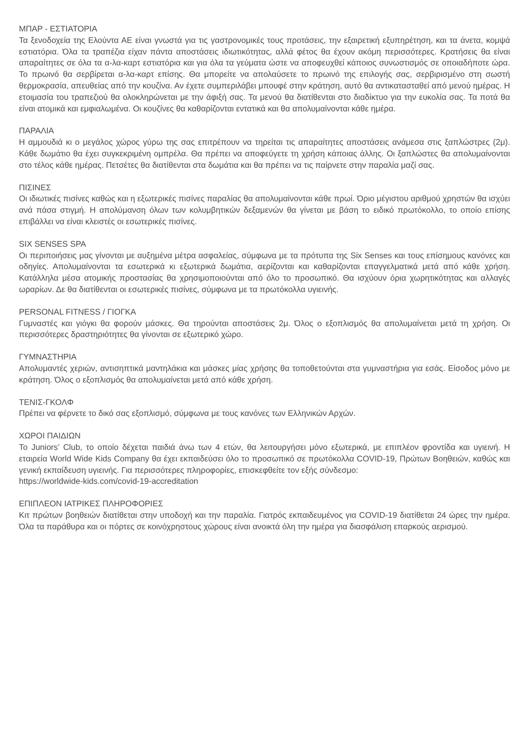ΜΠΑΡ - ΕΣΤΙΑΤΟΡΙΑ
Τα ξενοδοχεία της Ελούντα ΑΕ είναι γνωστά για τις γαστρονομικές τους προτάσεις, την εξαιρετική εξυπηρέτηση, και τα άνετα, κομψά εστιατόρια. Όλα τα τραπέζια είχαν πάντα αποστάσεις ιδιωτικότητας, αλλά φέτος θα έχουν ακόμη περισσότερες. Κρατήσεις θα είναι απαραίτητες σε όλα τα α-λα-καρτ εστιατόρια και για όλα τα γεύματα ώστε να αποφευχθεί κάποιος συνωστισμός σε οποιαδήποτε ώρα. Το πρωινό θα σερβίρεται α-λα-καρτ επίσης. Θα μπορείτε να απολαύσετε το πρωινό της επιλογής σας, σερβιρισμένο στη σωστή θερμοκρασία, απευθείας από την κουζίνα. Αν έχετε συμπεριλάβει μπουφέ στην κράτηση, αυτό θα αντικατασταθεί από μενού ημέρας. Η ετοιμασία του τραπεζιού θα ολοκληρώνεται με την άφιξή σας. Τα μενού θα διατίθενται στο διαδίκτυο για την ευκολία σας. Τα ποτά θα είναι ατομικά και εμφιαλωμένα. Οι κουζίνες θα καθαρίζονται εντατικά και θα απολυμαίνονται κάθε ημέρα.
ΠΑΡΑΛΙΑ
Η αμμουδιά κι ο μεγάλος χώρος γύρω της σας επιτρέπουν να τηρείται τις απαραίτητες αποστάσεις ανάμεσα στις ξαπλώστρες (2μ). Κάθε δωμάτιο θα έχει συγκεκριμένη ομπρέλα. Θα πρέπει να αποφεύγετε τη χρήση κάποιας άλλης. Οι ξαπλώστες θα απολυμαίνονται στο τέλος κάθε ημέρας. Πετσέτες θα διατίθενται στα δωμάτια και θα πρέπει να τις παίρνετε στην παραλία μαζί σας.
ΠΙΣΙΝΕΣ
Οι ιδιωτικές πισίνες καθώς και η εξωτερικές πισίνες παραλίας θα απολυμαίνονται κάθε πρωί. Όριο μέγιστου αριθμού χρηστών θα ισχύει ανά πάσα στιγμή. Η απολύμανση όλων των κολυμβητικών δεξαμενών θα γίνεται με βάση το ειδικό πρωτόκολλο, το οποίο επίσης επιβάλλει να είναι κλειστές οι εσωτερικές πισίνες.
SIX SENSES SPA
Οι περιποιήσεις μας γίνονται με αυξημένα μέτρα ασφαλείας, σύμφωνα με τα πρότυπα της Six Senses και τους επίσημους κανόνες και οδηγίες. Απολυμαίνονται τα εσωτερικά κι εξωτερικά δωμάτια, αερίζονται και καθαρίζονται επαγγελματικά μετά από κάθε χρήση. Κατάλληλα μέσα ατομικής προστασίας θα χρησιμοποιούνται από όλο το προσωπικό. Θα ισχύουν όρια χωρητικότητας και αλλαγές ωραρίων. Δε θα διατίθενται οι εσωτερικές πισίνες, σύμφωνα με τα πρωτόκολλα υγιεινής.
PERSONAL FITNESS / ΓΙΟΓΚΑ
Γυμναστές και γιόγκι θα φορούν μάσκες. Θα τηρούνται αποστάσεις 2μ. Όλος ο εξοπλισμός θα απολυμαίνεται μετά τη χρήση. Οι περισσότερες δραστηριότητες θα γίνονται σε εξωτερικό χώρο.
ΓΥΜΝΑΣΤΗΡΙΑ
Απολυμαντές χεριών, αντισηπτικά μαντηλάκια και μάσκες μίας χρήσης θα τοποθετούνται στα γυμναστήρια για εσάς. Είσοδος μόνο με κράτηση. Όλος ο εξοπλισμός θα απολυμαίνεται μετά από κάθε χρήση.
ΤΕΝΙΣ-ΓΚΟΛΦ
Πρέπει να φέρνετε το δικό σας εξοπλισμό, σύμφωνα με τους κανόνες των Ελληνικών Αρχών.
ΧΩΡΟΙ ΠΑΙΔΙΩΝ
Το Juniors’ Club, το οποίο δέχεται παιδιά άνω των 4 ετών, θα λειτουργήσει μόνο εξωτερικά, με επιπλέον φροντίδα και υγιεινή. Η εταιρεία World Wide Kids Company θα έχει εκπαιδεύσει όλο το προσωπικό σε πρωτόκολλα COVID-19, Πρώτων Βοηθειών, καθώς και γενική εκπαίδευση υγιεινής. Για περισσότερες πληροφορίες, επισκεφθείτε τον εξής σύνδεσμο:
https://worldwide-kids.com/covid-19-accreditation
ΕΠΙΠΛΕΟΝ ΙΑΤΡΙΚΕΣ ΠΛΗΡΟΦΟΡΙΕΣ
Κιτ πρώτων βοηθειών διατίθεται στην υποδοχή και την παραλία. Γιατρός εκπαιδευμένος για COVID-19 διατίθεται 24 ώρες την ημέρα. Όλα τα παράθυρα και οι πόρτες σε κοινόχρηστους χώρους είναι ανοικτά όλη την ημέρα για διασφάλιση επαρκούς αερισμού.